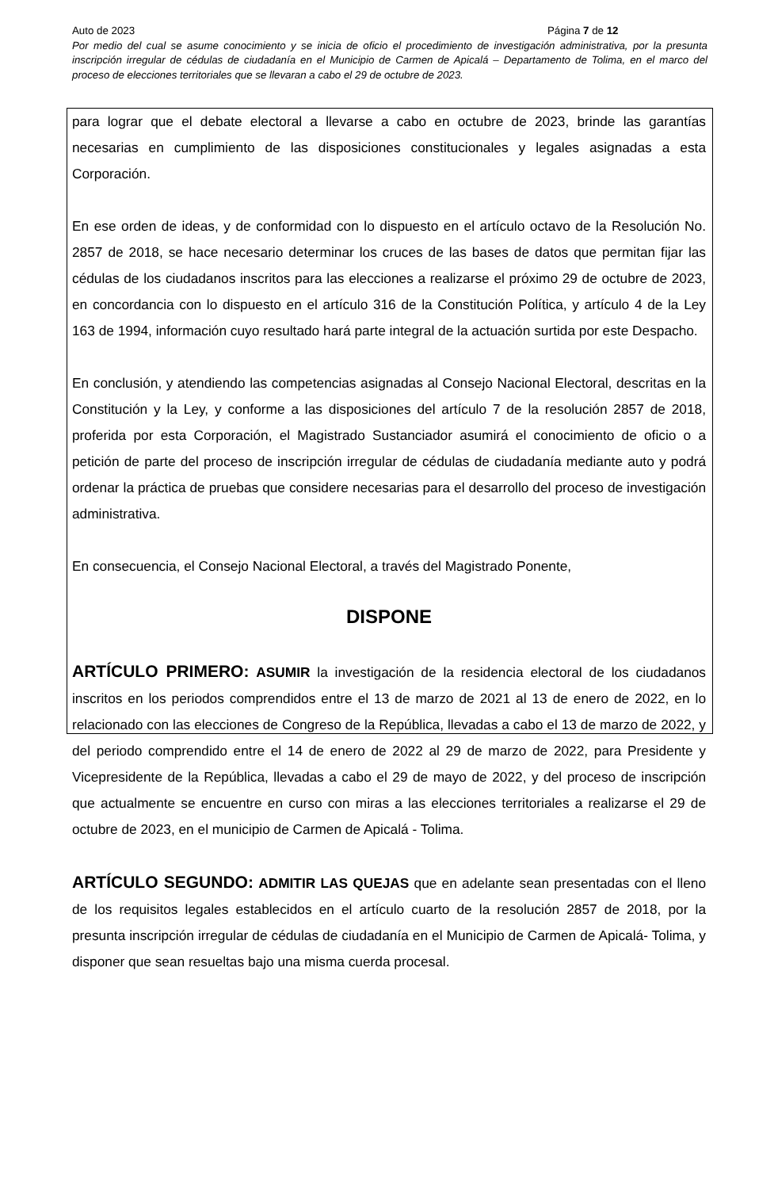Auto de 2023 Página 7 de 12
Por medio del cual se asume conocimiento y se inicia de oficio el procedimiento de investigación administrativa, por la presunta inscripción irregular de cédulas de ciudadanía en el Municipio de Carmen de Apicalá – Departamento de Tolima, en el marco del proceso de elecciones territoriales que se llevaran a cabo el 29 de octubre de 2023.
para lograr que el debate electoral a llevarse a cabo en octubre de 2023, brinde las garantías necesarias en cumplimiento de las disposiciones constitucionales y legales asignadas a esta Corporación.
En ese orden de ideas, y de conformidad con lo dispuesto en el artículo octavo de la Resolución No. 2857 de 2018, se hace necesario determinar los cruces de las bases de datos que permitan fijar las cédulas de los ciudadanos inscritos para las elecciones a realizarse el próximo 29 de octubre de 2023, en concordancia con lo dispuesto en el artículo 316 de la Constitución Política, y artículo 4 de la Ley 163 de 1994, información cuyo resultado hará parte integral de la actuación surtida por este Despacho.
En conclusión, y atendiendo las competencias asignadas al Consejo Nacional Electoral, descritas en la Constitución y la Ley, y conforme a las disposiciones del artículo 7 de la resolución 2857 de 2018, proferida por esta Corporación, el Magistrado Sustanciador asumirá el conocimiento de oficio o a petición de parte del proceso de inscripción irregular de cédulas de ciudadanía mediante auto y podrá ordenar la práctica de pruebas que considere necesarias para el desarrollo del proceso de investigación administrativa.
En consecuencia, el Consejo Nacional Electoral, a través del Magistrado Ponente,
DISPONE
ARTÍCULO PRIMERO: ASUMIR la investigación de la residencia electoral de los ciudadanos inscritos en los periodos comprendidos entre el 13 de marzo de 2021 al 13 de enero de 2022, en lo relacionado con las elecciones de Congreso de la República, llevadas a cabo el 13 de marzo de 2022, y del periodo comprendido entre el 14 de enero de 2022 al 29 de marzo de 2022, para Presidente y Vicepresidente de la República, llevadas a cabo el 29 de mayo de 2022, y del proceso de inscripción que actualmente se encuentre en curso con miras a las elecciones territoriales a realizarse el 29 de octubre de 2023, en el municipio de Carmen de Apicalá - Tolima.
ARTÍCULO SEGUNDO: ADMITIR LAS QUEJAS que en adelante sean presentadas con el lleno de los requisitos legales establecidos en el artículo cuarto de la resolución 2857 de 2018, por la presunta inscripción irregular de cédulas de ciudadanía en el Municipio de Carmen de Apicalá- Tolima, y disponer que sean resueltas bajo una misma cuerda procesal.